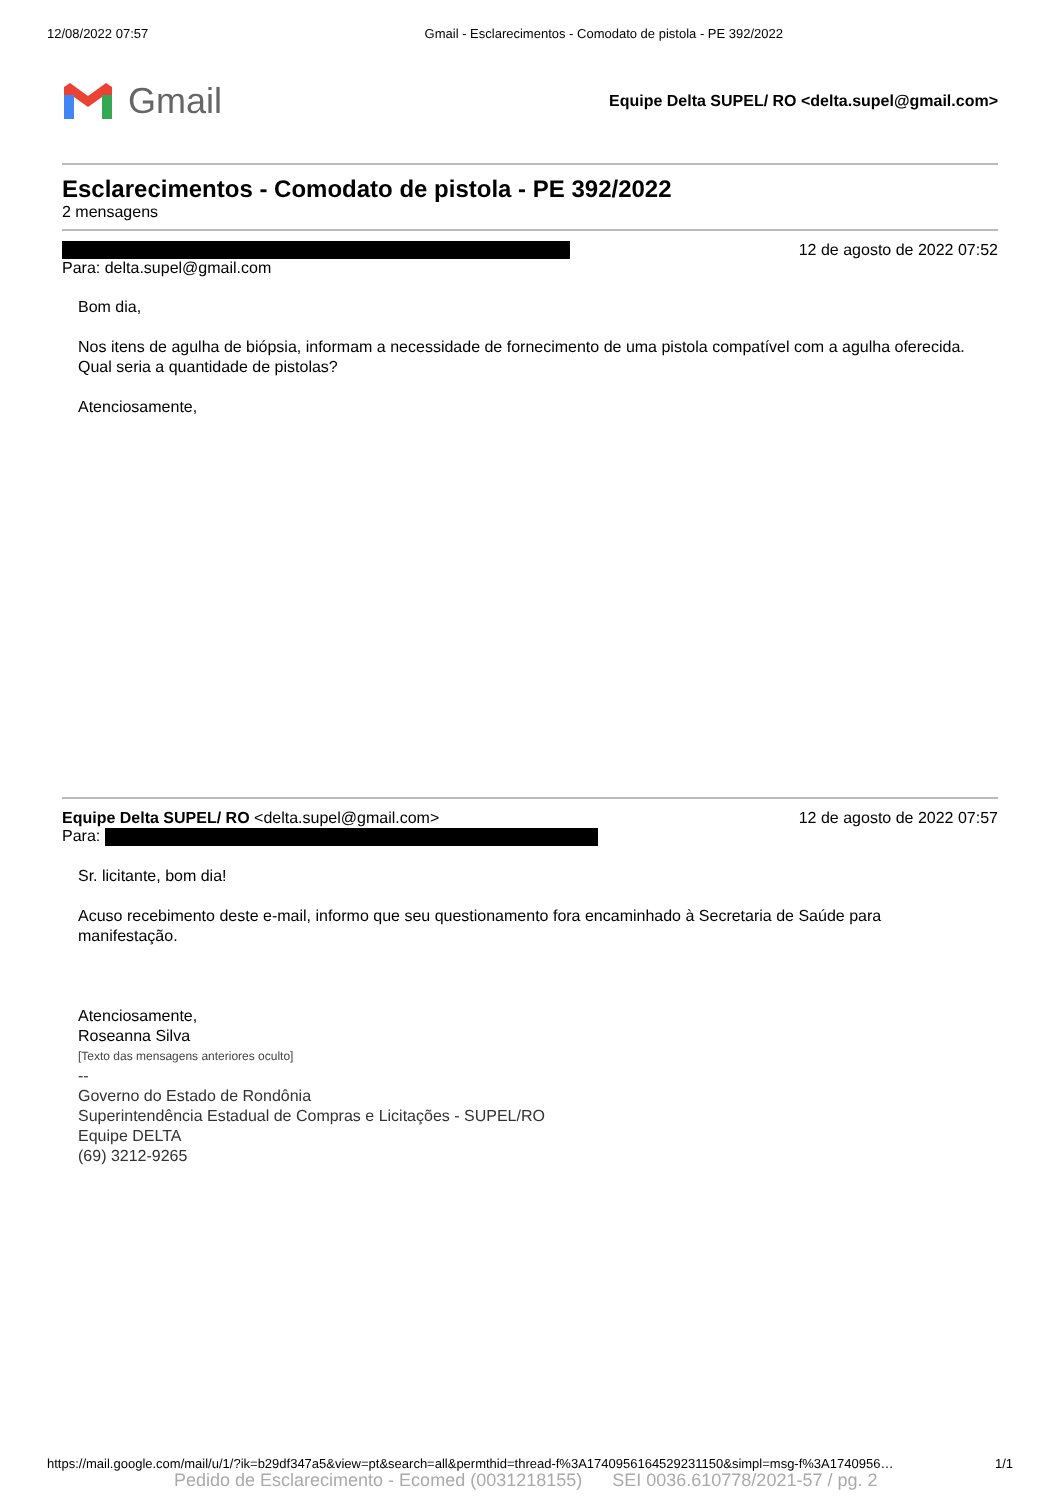12/08/2022 07:57 Gmail - Esclarecimentos - Comodato de pistola - PE 392/2022
Gmail
Equipe Delta SUPEL/ RO <delta.supel@gmail.com>
Esclarecimentos - Comodato de pistola - PE 392/2022
2 mensagens
12 de agosto de 2022 07:52
Para: delta.supel@gmail.com
Bom dia,
Nos itens de agulha de biópsia, informam a necessidade de fornecimento de uma pistola compatível com a agulha oferecida. Qual seria a quantidade de pistolas?
Atenciosamente,
Equipe Delta SUPEL/ RO <delta.supel@gmail.com> 12 de agosto de 2022 07:57
Para:
Sr. licitante, bom dia!
Acuso recebimento deste e-mail, informo que seu questionamento fora encaminhado à Secretaria de Saúde para manifestação.
Atenciosamente,
Roseanna Silva
[Texto das mensagens anteriores oculto]
--
Governo do Estado de Rondônia
Superintendência Estadual de Compras e Licitações - SUPEL/RO
Equipe DELTA
(69) 3212-9265
https://mail.google.com/mail/u/1/?ik=b29df347a5&view=pt&search=all&permthid=thread-f%3A1740956164529231150&simpl=msg-f%3A1740956… 1/1
Pedido de Esclarecimento - Ecomed (0031218155) SEI 0036.610778/2021-57 / pg. 2